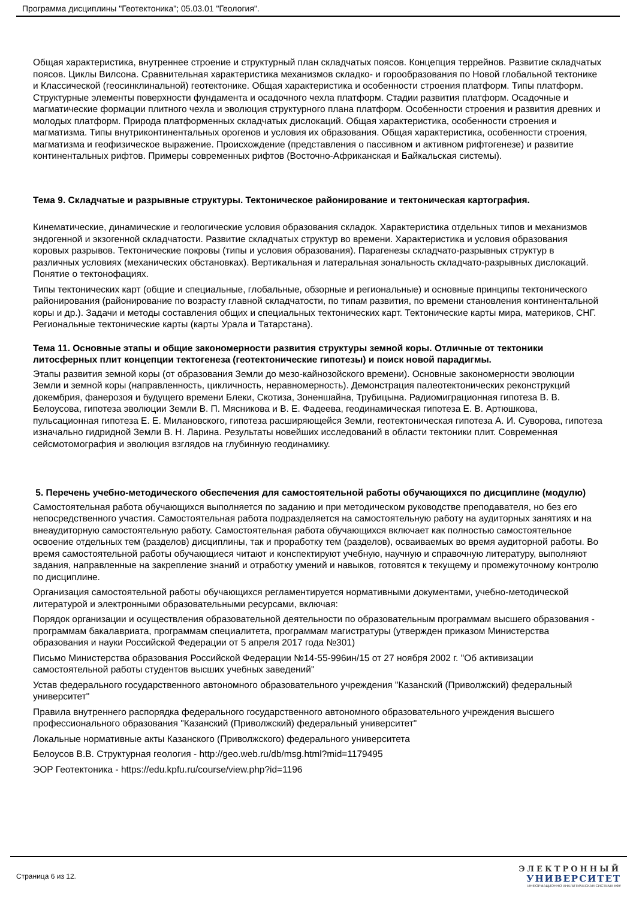Программа дисциплины "Геотектоника"; 05.03.01 "Геология".
Общая характеристика, внутреннее строение и структурный план складчатых поясов. Концепция террейнов. Развитие складчатых поясов. Циклы Вилсона. Сравнительная характеристика механизмов складко- и горообразования по Новой глобальной тектонике и Классической (геосинклинальной) геотектонике. Общая характеристика и особенности строения платформ. Типы платформ. Структурные элементы поверхности фундамента и осадочного чехла платформ. Стадии развития платформ. Осадочные и магматические формации плитного чехла и эволюция структурного плана платформ. Особенности строения и развития древних и молодых платформ. Природа платформенных складчатых дислокаций. Общая характеристика, особенности строения и магматизма. Типы внутриконтинентальных орогенов и условия их образования. Общая характеристика, особенности строения, магматизма и геофизическое выражение. Происхождение (представления о пассивном и активном рифтогенезе) и развитие континентальных рифтов. Примеры современных рифтов (Восточно-Африканская и Байкальская системы).
Тема 9. Складчатые и разрывные структуры. Тектоническое районирование и тектоническая картография.
Кинематические, динамические и геологические условия образования складок. Характеристика отдельных типов и механизмов эндогенной и экзогенной складчатости. Развитие складчатых структур во времени. Характеристика и условия образования коровых разрывов. Тектонические покровы (типы и условия образования). Парагенезы складчато-разрывных структур в различных условиях (механических обстановках). Вертикальная и латеральная зональность складчато-разрывных дислокаций. Понятие о тектонофациях.
Типы тектонических карт (общие и специальные, глобальные, обзорные и региональные) и основные принципы тектонического районирования (районирование по возрасту главной складчатости, по типам развития, по времени становления континентальной коры и др.). Задачи и методы составления общих и специальных тектонических карт. Тектонические карты мира, материков, СНГ. Региональные тектонические карты (карты Урала и Татарстана).
Тема 11. Основные этапы и общие закономерности развития структуры земной коры. Отличные от тектоники литосферных плит концепции тектогенеза (геотектонические гипотезы) и поиск новой парадигмы.
Этапы развития земной коры (от образования Земли до мезо-кайнозойского времени). Основные закономерности эволюции Земли и земной коры (направленность, цикличность, неравномерность). Демонстрация палеотектонических реконструкций докембрия, фанерозоя и будущего времени Блеки, Скотиза, Зоненшайна, Трубицына. Радиомиграционная гипотеза В. В. Белоусова, гипотеза эволюции Земли В. П. Мясникова и В. Е. Фадеева, геодинамическая гипотеза Е. В. Артюшкова, пульсационная гипотеза Е. Е. Милановского, гипотеза расширяющейся Земли, геотектоническая гипотеза А. И. Суворова, гипотеза изначально гидридной Земли В. Н. Ларина. Результаты новейших исследований в области тектоники плит. Современная сейсмотомография и эволюция взглядов на глубинную геодинамику.
5. Перечень учебно-методического обеспечения для самостоятельной работы обучающихся по дисциплине (модулю)
Самостоятельная работа обучающихся выполняется по заданию и при методическом руководстве преподавателя, но без его непосредственного участия. Самостоятельная работа подразделяется на самостоятельную работу на аудиторных занятиях и на внеаудиторную самостоятельную работу. Самостоятельная работа обучающихся включает как полностью самостоятельное освоение отдельных тем (разделов) дисциплины, так и проработку тем (разделов), осваиваемых во время аудиторной работы. Во время самостоятельной работы обучающиеся читают и конспектируют учебную, научную и справочную литературу, выполняют задания, направленные на закрепление знаний и отработку умений и навыков, готовятся к текущему и промежуточному контролю по дисциплине.
Организация самостоятельной работы обучающихся регламентируется нормативными документами, учебно-методической литературой и электронными образовательными ресурсами, включая:
Порядок организации и осуществления образовательной деятельности по образовательным программам высшего образования - программам бакалавриата, программам специалитета, программам магистратуры (утвержден приказом Министерства образования и науки Российской Федерации от 5 апреля 2017 года №301)
Письмо Министерства образования Российской Федерации №14-55-996ин/15 от 27 ноября 2002 г. "Об активизации самостоятельной работы студентов высших учебных заведений"
Устав федерального государственного автономного образовательного учреждения "Казанский (Приволжский) федеральный университет"
Правила внутреннего распорядка федерального государственного автономного образовательного учреждения высшего профессионального образования "Казанский (Приволжский) федеральный университет"
Локальные нормативные акты Казанского (Приволжского) федерального университета
Белоусов В.В. Структурная геология - http://geo.web.ru/db/msg.html?mid=1179495
ЭОР Геотектоника - https://edu.kpfu.ru/course/view.php?id=1196
Страница 6 из 12.
ЭЛЕКТРОННЫЙ
УНИВЕРСИТЕТ
ИНФОРМАЦИОННО АНАЛИТИЧЕСКАЯ СИСТЕМА КФУ